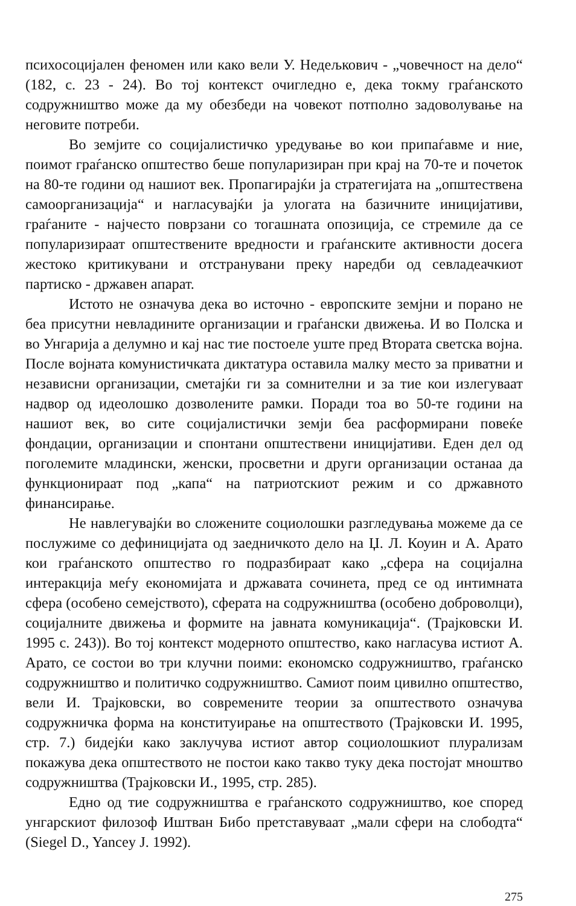психосоцијален феномен или како вели У. Недељкович - „човечност на дело“ (182, с. 23 - 24). Во тој контекст очигледно е, дека токму граѓанското содружништво може да му обезбеди на човекот потполно задоволување на неговите потреби.
Во земјите со социјалистичко уредување во кои припаѓавме и ние, поимот граѓанско општество беше популаризиран при крај на 70-те и почеток на 80-те години од нашиот век. Пропагирајќи ја стратегијата на „општествена самоорганизација“ и нагласувајќи ја улогата на базичните иницијативи, граѓаните - најчесто поврзани со тогашната опозиција, се стремиле да се популаризираат општествените вредности и граѓанските активности досега жестоко критикувани и отстранувани преку наредби од севладеачкиот партиско - државен апарат.
Истото не означува дека во источно - европските земјни и порано не беа присутни невладините организации и граѓански движења. И во Полска и во Унгарија а делумно и кај нас тие постоеле уште пред Втората светска војна. После војната комунистичката диктатура оставила малку место за приватни и независни организации, сметајќи ги за сомнителни и за тие кои излегуваат надвор од идеолошко дозволените рамки. Поради тоа во 50-те години на нашиот век, во сите социјалистички земји беа расформирани повеќе фондации, организации и спонтани општествени иницијативи. Еден дел од поголемите младински, женски, просветни и други организации останаа да функционираат под „капа“ на патриотскиот режим и со државното финансирање.
Не навлегувајќи во сложените социолошки разгледувања можеме да се послужиме со дефиницијата од заедничкото дело на Џ. Л. Коуин и А. Арато кои граѓанското општество го подразбираат како „сфера на социјална интеракција меѓу економијата и државата сочинета, пред се од интимната сфера (особено семејството), сферата на содружништва (особено доброволци), социјалните движења и формите на јавната комуникација“. (Трајковски И. 1995 с. 243)). Во тој контекст модерното општество, како нагласува истиот А. Арато, се состои во три клучни поими: економско содружништво, граѓанско содружништво и политичко содружништво. Самиот поим цивилно општество, вели И. Трајковски, во современите теории за општеството означува содружничка форма на конституирање на општеството (Трајковски И. 1995, стр. 7.) бидејќи како заклучува истиот автор социолошкиот плурализам покажува дека општеството не постои како такво туку дека постојат мноштво содружништва (Трајковски И., 1995, стр. 285).
Едно од тие содружништва е граѓанското содружништво, кое според унгарскиот филозоф Иштван Бибо претставуваат „мали сфери на слободта“ (Siegel D., Yancey J. 1992).
275